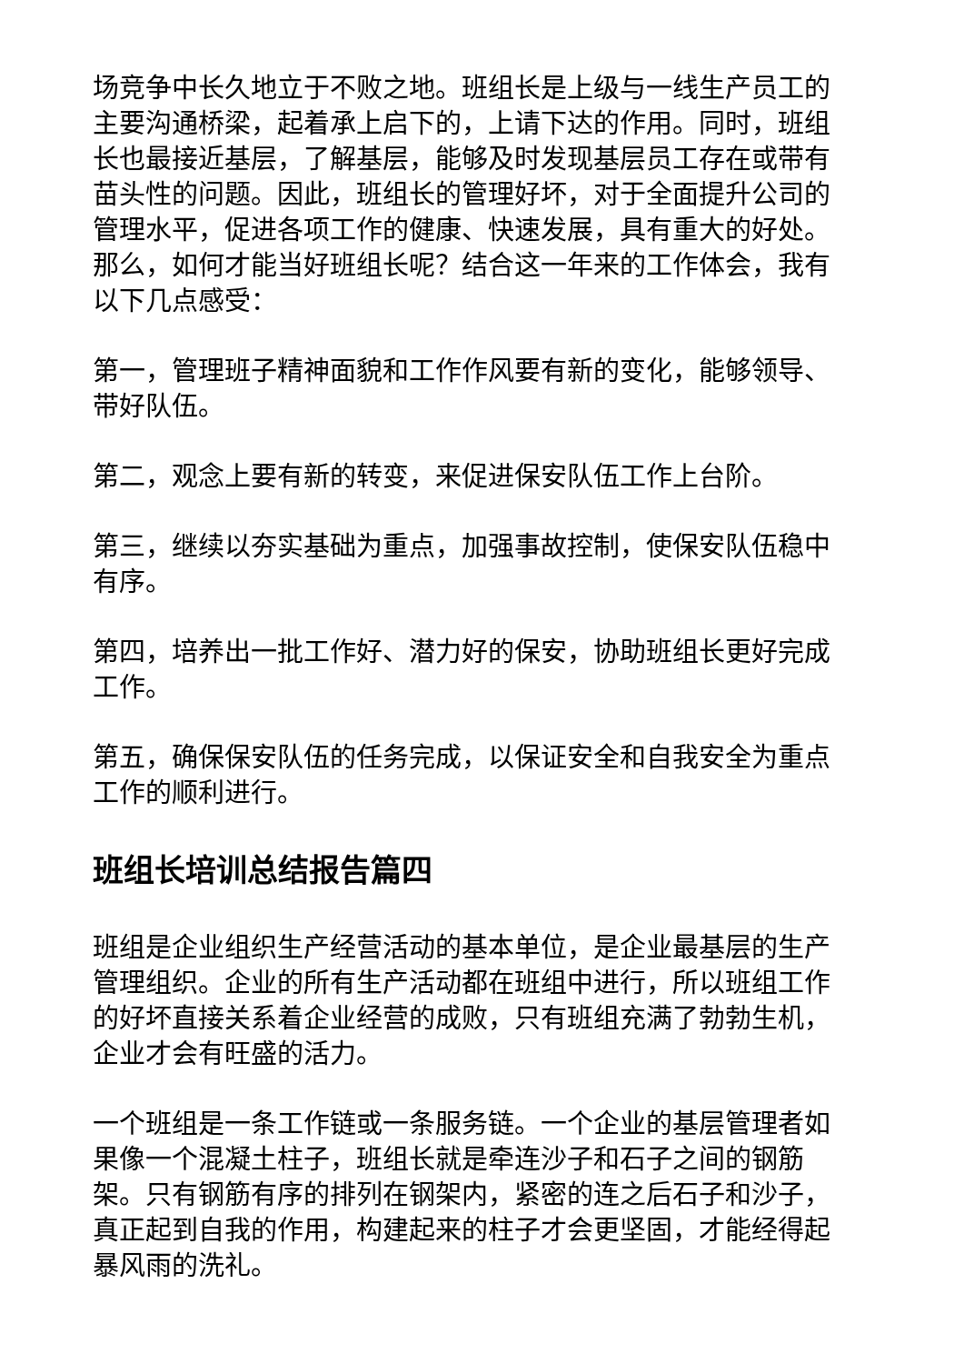场竞争中长久地立于不败之地。班组长是上级与一线生产员工的主要沟通桥梁，起着承上启下的，上请下达的作用。同时，班组长也最接近基层，了解基层，能够及时发现基层员工存在或带有苗头性的问题。因此，班组长的管理好坏，对于全面提升公司的管理水平，促进各项工作的健康、快速发展，具有重大的好处。那么，如何才能当好班组长呢？结合这一年来的工作体会，我有以下几点感受：
第一，管理班子精神面貌和工作作风要有新的变化，能够领导、带好队伍。
第二，观念上要有新的转变，来促进保安队伍工作上台阶。
第三，继续以夯实基础为重点，加强事故控制，使保安队伍稳中有序。
第四，培养出一批工作好、潜力好的保安，协助班组长更好完成工作。
第五，确保保安队伍的任务完成，以保证安全和自我安全为重点工作的顺利进行。
班组长培训总结报告篇四
班组是企业组织生产经营活动的基本单位，是企业最基层的生产管理组织。企业的所有生产活动都在班组中进行，所以班组工作的好坏直接关系着企业经营的成败，只有班组充满了勃勃生机，企业才会有旺盛的活力。
一个班组是一条工作链或一条服务链。一个企业的基层管理者如果像一个混凝土柱子，班组长就是牵连沙子和石子之间的钢筋架。只有钢筋有序的排列在钢架内，紧密的连之后石子和沙子，真正起到自我的作用，构建起来的柱子才会更坚固，才能经得起暴风雨的洗礼。